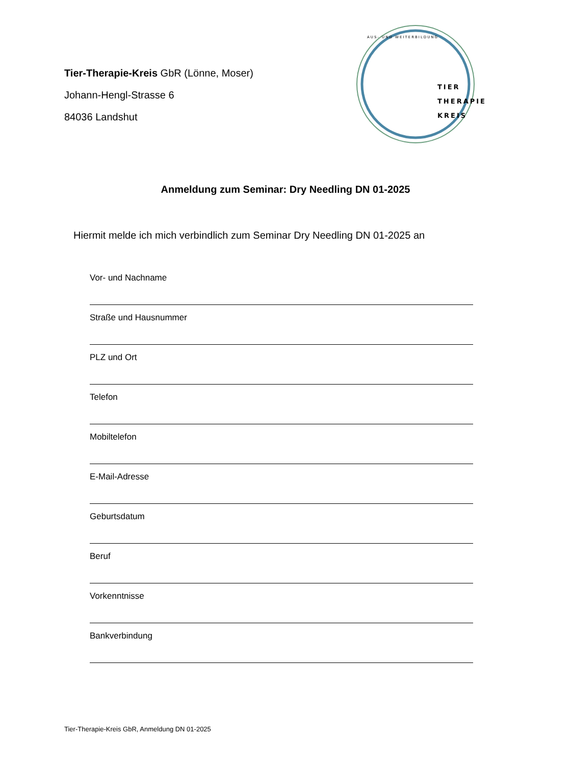Tier-Therapie-Kreis GbR (Lönne, Moser)
Johann-Hengl-Strasse 6
84036 Landshut
TIER
THERAPIE
KREIS
AUS- UND WEITERBILDUNG
Anmeldung zum Seminar: Dry Needling DN 01-2025
Hiermit melde ich mich verbindlich zum Seminar Dry Needling DN 01-2025 an
Vor- und Nachname
Straße und Hausnummer
PLZ und Ort
Telefon
Mobiltelefon
E-Mail-Adresse
Geburtsdatum
Beruf
Vorkenntnisse
Bankverbindung
Tier-Therapie-Kreis GbR, Anmeldung DN 01-2025